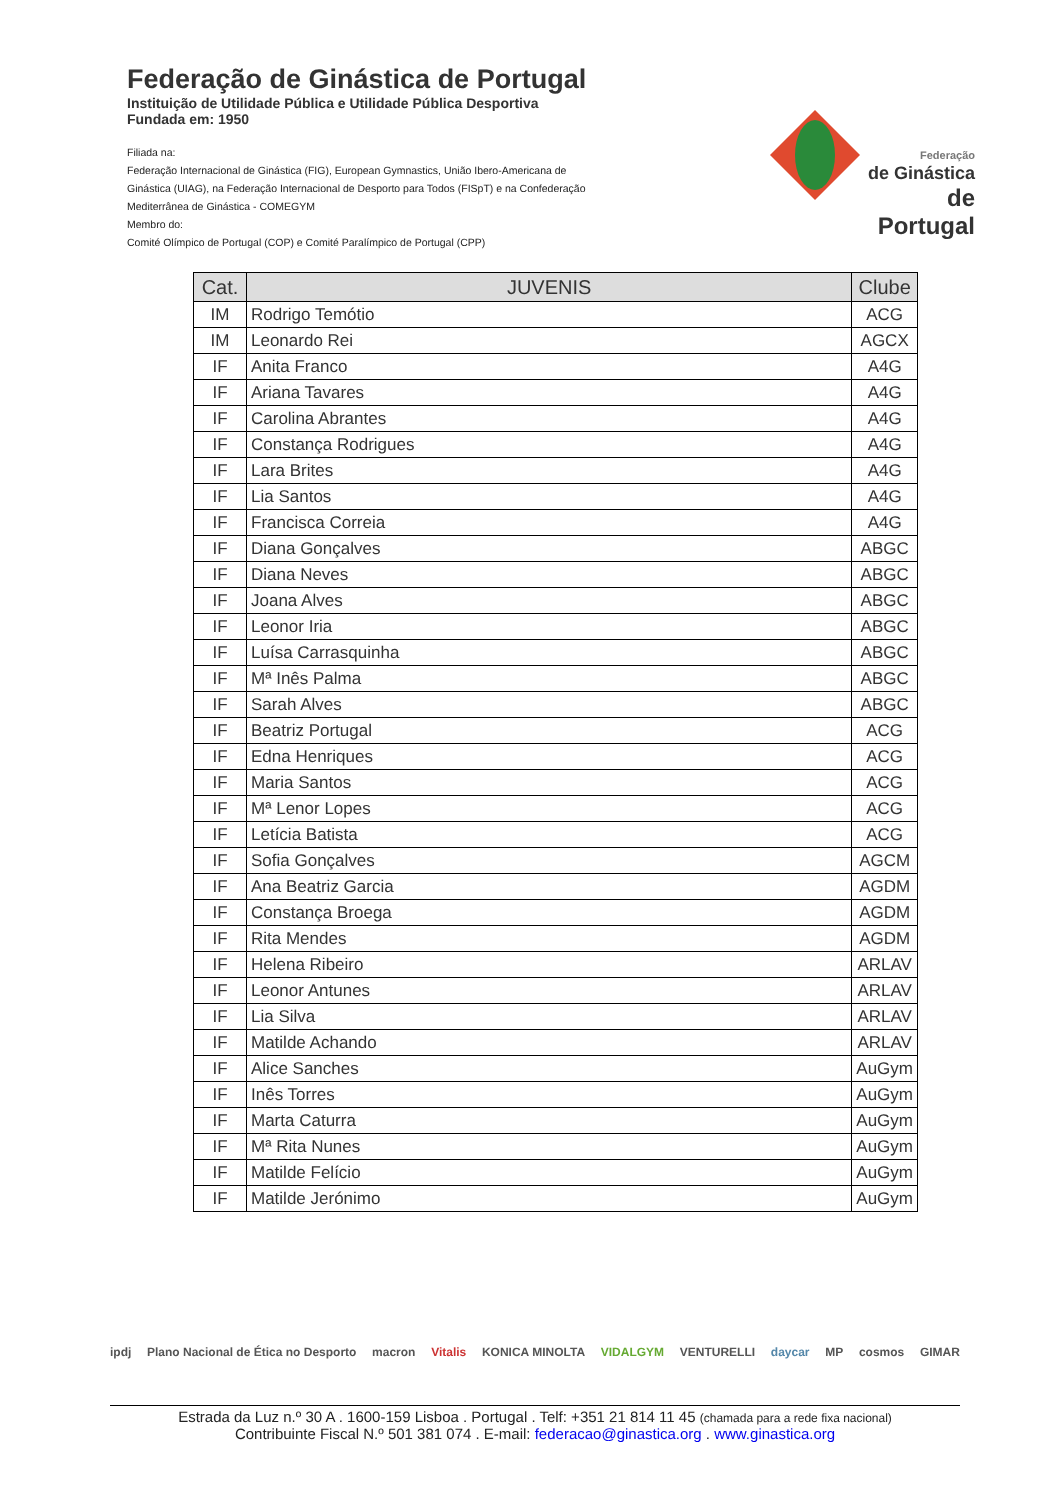Federação de Ginástica de Portugal
Instituição de Utilidade Pública e Utilidade Pública Desportiva
Fundada em: 1950
Filiada na:
Federação Internacional de Ginástica (FIG), European Gymnastics, União Ibero-Americana de Ginástica (UIAG), na Federação Internacional de Desporto para Todos (FISpT) e na Confederação Mediterrânea de Ginástica - COMEGYM
Membro do:
Comité Olímpico de Portugal (COP) e Comité Paralímpico de Portugal (CPP)
Federação
de Ginástica
de Portugal
| Cat. | JUVENIS | Clube |
| --- | --- | --- |
| IM | Rodrigo Temótio | ACG |
| IM | Leonardo Rei | AGCX |
| IF | Anita Franco | A4G |
| IF | Ariana Tavares | A4G |
| IF | Carolina Abrantes | A4G |
| IF | Constança Rodrigues | A4G |
| IF | Lara Brites | A4G |
| IF | Lia Santos | A4G |
| IF | Francisca Correia | A4G |
| IF | Diana Gonçalves | ABGC |
| IF | Diana Neves | ABGC |
| IF | Joana Alves | ABGC |
| IF | Leonor Iria | ABGC |
| IF | Luísa Carrasquinha | ABGC |
| IF | Mª Inês Palma | ABGC |
| IF | Sarah Alves | ABGC |
| IF | Beatriz Portugal | ACG |
| IF | Edna Henriques | ACG |
| IF | Maria Santos | ACG |
| IF | Mª Lenor Lopes | ACG |
| IF | Letícia Batista | ACG |
| IF | Sofia Gonçalves | AGCM |
| IF | Ana Beatriz Garcia | AGDM |
| IF | Constança Broega | AGDM |
| IF | Rita Mendes | AGDM |
| IF | Helena Ribeiro | ARLAV |
| IF | Leonor Antunes | ARLAV |
| IF | Lia Silva | ARLAV |
| IF | Matilde Achando | ARLAV |
| IF | Alice Sanches | AuGym |
| IF | Inês Torres | AuGym |
| IF | Marta Caturra | AuGym |
| IF | Mª Rita Nunes | AuGym |
| IF | Matilde Felício | AuGym |
| IF | Matilde Jerónimo | AuGym |
ipdj Plano Nacional de Ética no Desporto macron Vitalis KONICA MINOLTA VIDALGYM VENTURELLI daycar MP cosmos GIMAR
Estrada da Luz n.º 30 A . 1600-159 Lisboa . Portugal . Telf: +351 21 814 11 45 (chamada para a rede fixa nacional)
Contribuinte Fiscal N.º 501 381 074 . E-mail: federacao@ginastica.org . www.ginastica.org